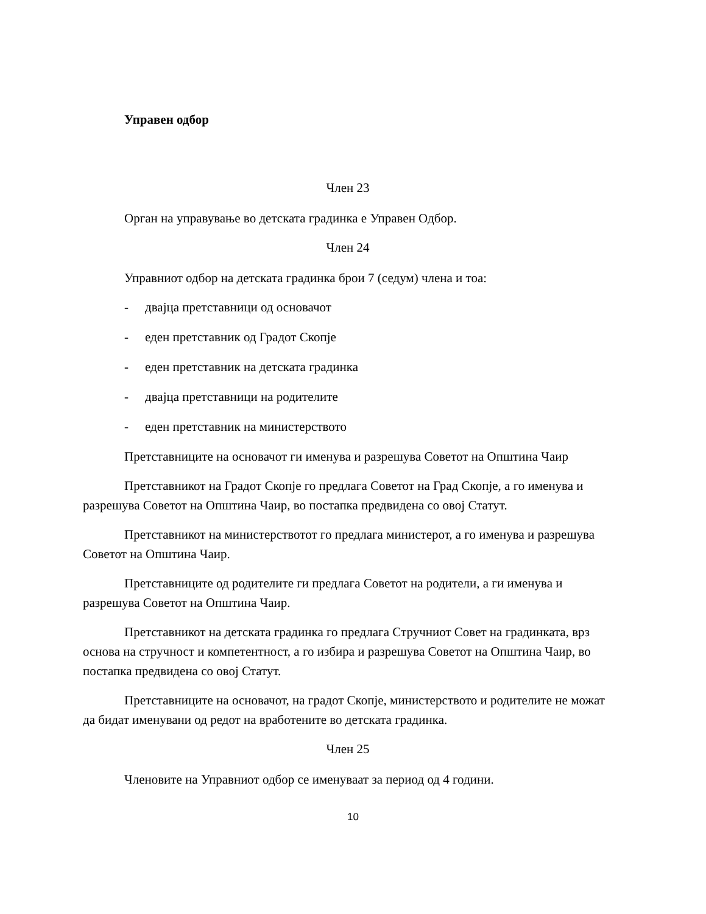Управен одбор
Член 23
Орган на управување во детската градинка е Управен Одбор.
Член 24
Управниот одбор на детската градинка брои 7 (седум) члена и тоа:
- двајца претставници од основачот
- еден претставник од Градот Скопје
- еден претставник на детската градинка
- двајца претставници на родителите
- еден претставник на министерството
Претставниците на основачот ги именува и разрешува Советот на Општина Чаир
Претставникот на Градот Скопје го предлага Советот на Град Скопје, а го именува и разрешува Советот на Општина Чаир, во постапка предвидена со овој Статут.
Претставникот на министерствотот го предлага министерот, а го именува и разрешува Советот на Општина Чаир.
Претставниците од родителите ги предлага Советот на родители, а ги именува и разрешува Советот на Општина Чаир.
Претставникот на детската градинка го предлага Стручниот Совет на градинката, врз основа на стручност и компетентност, а го избира и разрешува Советот на Општина Чаир, во постапка предвидена со овој Статут.
Претставниците на основачот, на градот Скопје, министерството и родителите не можат да бидат именувани од редот на вработените во детската градинка.
Член 25
Членовите на Управниот одбор се именуваат за период од 4 години.
10